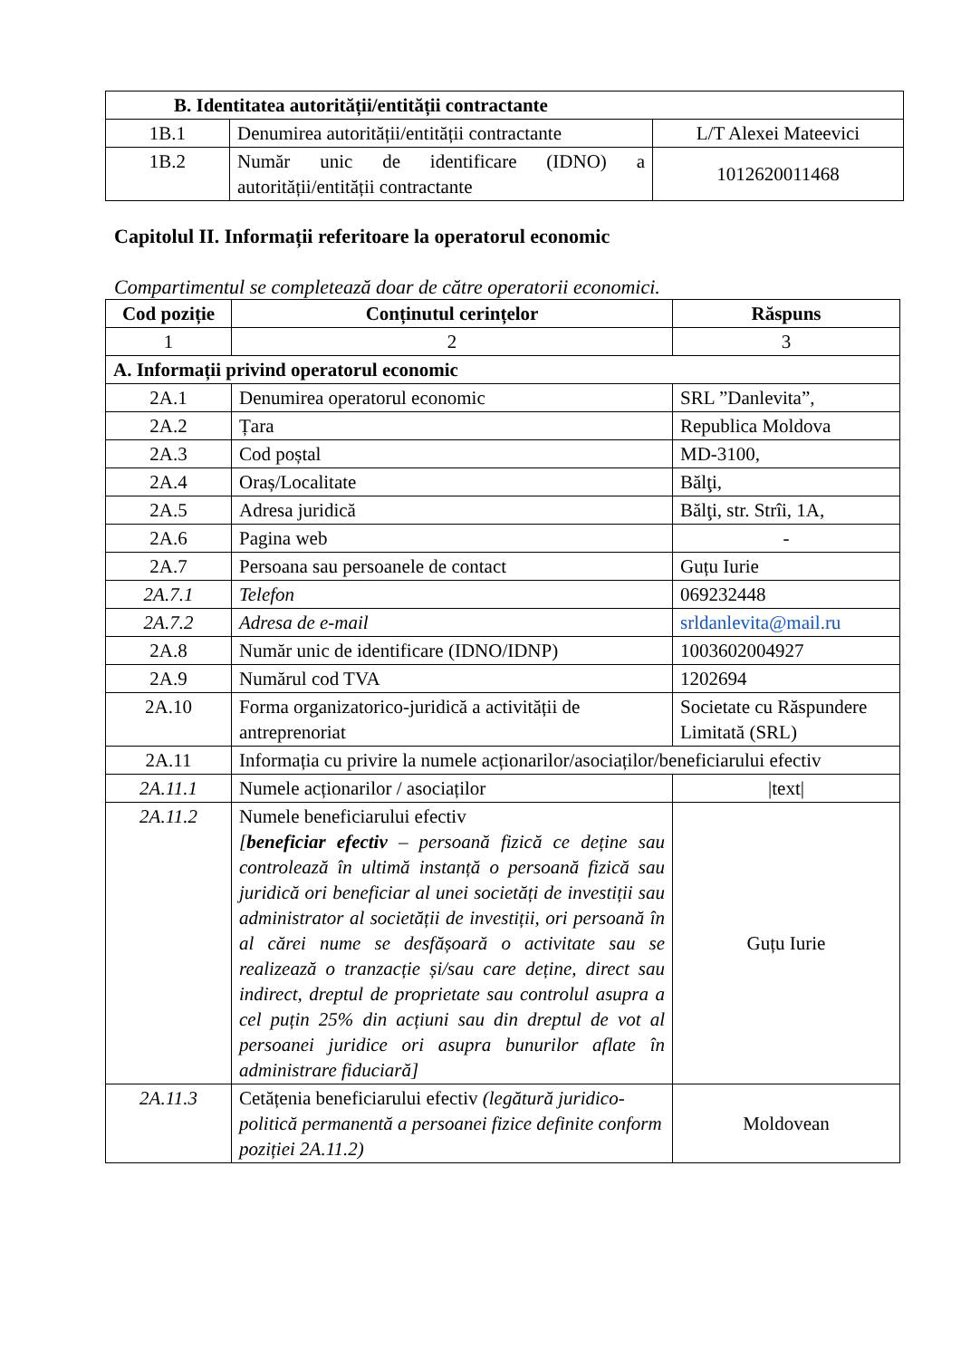| B. Identitatea autorității/entității contractante | | |
| --- | --- | --- |
| 1B.1 | Denumirea autorității/entității contractante | L/T Alexei Mateevici |
| 1B.2 | Număr unic de identificare (IDNO) a autorității/entității contractante | 1012620011468 |
Capitolul II. Informații referitoare la operatorul economic
Compartimentul se completează doar de către operatorii economici.
| Cod poziție | Conținutul cerințelor | Răspuns |
| --- | --- | --- |
| 1 | 2 | 3 |
| A. Informații privind operatorul economic | | |
| 2A.1 | Denumirea operatorul economic | SRL ”Danlevita”, |
| 2A.2 | Țara | Republica Moldova |
| 2A.3 | Cod poștal | MD-3100, |
| 2A.4 | Oraș/Localitate | Bălţi, |
| 2A.5 | Adresa juridică | Bălţi, str. Strîi, 1A, |
| 2A.6 | Pagina web | - |
| 2A.7 | Persoana sau persoanele de contact | Guțu Iurie |
| 2A.7.1 | Telefon | 069232448 |
| 2A.7.2 | Adresa de e-mail | srldanlevita@mail.ru |
| 2A.8 | Număr unic de identificare (IDNO/IDNP) | 1003602004927 |
| 2A.9 | Numărul cod TVA | 1202694 |
| 2A.10 | Forma organizatorico-juridică a activității de antreprenoriat | Societate cu Răspundere Limitată (SRL) |
| 2A.11 | Informația cu privire la numele acționarilor/asociaților/beneficiarului efectiv | |
| 2A.11.1 | Numele acționarilor / asociaților | /text/ |
| 2A.11.2 | Numele beneficiarului efectiv [ beneficiar efectiv – persoană fizică ce deține sau controlează în ultimă instanță o persoană fizică sau juridică ori beneficiar al unei societăți de investiții sau administrator al societății de investiții, ori persoană în al cărei nume se desfășoară o activitate sau se realizează o tranzacție și/sau care deține, direct sau indirect, dreptul de proprietate sau controlul asupra a cel puțin 25% din acțiuni sau din dreptul de vot al persoanei juridice ori asupra bunurilor aflate în administrare fiduciară] | Guțu Iurie |
| 2A.11.3 | Cetățenia beneficiarului efectiv (legătură juridico-politică permanentă a persoanei fizice definite conform poziției 2A.11.2) | Moldovean |